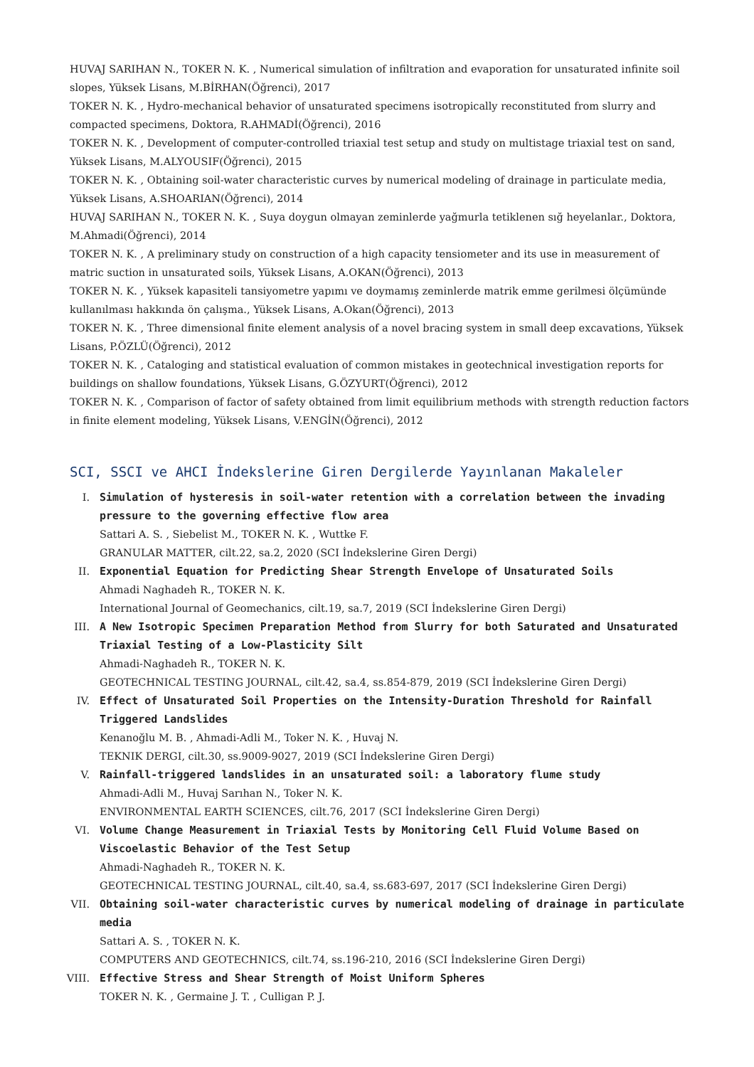HUVAJ SARIHAN N., TOKER N. K. , Numerical simulation of infiltration and evaporation for unsaturated infinite soil slopes, Yüksek Lisans, M.BİRHAN(Öğrenci), 2017
TOKER N. K. , Hydro-mechanical behavior of unsaturated specimens isotropically reconstituted from slurry and compacted specimens, Doktora, R.AHMADİ(Öğrenci), 2016
TOKER N. K. , Development of computer-controlled triaxial test setup and study on multistage triaxial test on sand, Yüksek Lisans, M.ALYOUSIF(Öğrenci), 2015
TOKER N. K. , Obtaining soil-water characteristic curves by numerical modeling of drainage in particulate media, Yüksek Lisans, A.SHOARIAN(Öğrenci), 2014
HUVAJ SARIHAN N., TOKER N. K. , Suya doygun olmayan zeminlerde yağmurla tetiklenen sığ heyelanlar., Doktora, M.Ahmadi(Öğrenci), 2014
TOKER N. K. , A preliminary study on construction of a high capacity tensiometer and its use in measurement of matric suction in unsaturated soils, Yüksek Lisans, A.OKAN(Öğrenci), 2013
TOKER N. K. , Yüksek kapasiteli tansiyometre yapımı ve doymamış zeminlerde matrik emme gerilmesi ölçümünde kullanılması hakkında ön çalışma., Yüksek Lisans, A.Okan(Öğrenci), 2013
TOKER N. K. , Three dimensional finite element analysis of a novel bracing system in small deep excavations, Yüksek Lisans, P.ÖZLÜ(Öğrenci), 2012
TOKER N. K. , Cataloging and statistical evaluation of common mistakes in geotechnical investigation reports for buildings on shallow foundations, Yüksek Lisans, G.ÖZYURT(Öğrenci), 2012
TOKER N. K. , Comparison of factor of safety obtained from limit equilibrium methods with strength reduction factors in finite element modeling, Yüksek Lisans, V.ENGİN(Öğrenci), 2012
SCI, SSCI ve AHCI İndekslerine Giren Dergilerde Yayınlanan Makaleler
I. Simulation of hysteresis in soil-water retention with a correlation between the invading pressure to the governing effective flow area
Sattari A. S. , Siebelist M., TOKER N. K. , Wuttke F.
GRANULAR MATTER, cilt.22, sa.2, 2020 (SCI İndekslerine Giren Dergi)
II. Exponential Equation for Predicting Shear Strength Envelope of Unsaturated Soils
Ahmadi Naghadeh R., TOKER N. K.
International Journal of Geomechanics, cilt.19, sa.7, 2019 (SCI İndekslerine Giren Dergi)
III. A New Isotropic Specimen Preparation Method from Slurry for both Saturated and Unsaturated Triaxial Testing of a Low-Plasticity Silt
Ahmadi-Naghadeh R., TOKER N. K.
GEOTECHNICAL TESTING JOURNAL, cilt.42, sa.4, ss.854-879, 2019 (SCI İndekslerine Giren Dergi)
IV. Effect of Unsaturated Soil Properties on the Intensity-Duration Threshold for Rainfall Triggered Landslides
Kenanoğlu M. B. , Ahmadi-Adli M., Toker N. K. , Huvaj N.
TEKNIK DERGI, cilt.30, ss.9009-9027, 2019 (SCI İndekslerine Giren Dergi)
V. Rainfall-triggered landslides in an unsaturated soil: a laboratory flume study
Ahmadi-Adli M., Huvaj Sarıhan N., Toker N. K.
ENVIRONMENTAL EARTH SCIENCES, cilt.76, 2017 (SCI İndekslerine Giren Dergi)
VI. Volume Change Measurement in Triaxial Tests by Monitoring Cell Fluid Volume Based on Viscoelastic Behavior of the Test Setup
Ahmadi-Naghadeh R., TOKER N. K.
GEOTECHNICAL TESTING JOURNAL, cilt.40, sa.4, ss.683-697, 2017 (SCI İndekslerine Giren Dergi)
VII. Obtaining soil-water characteristic curves by numerical modeling of drainage in particulate media
Sattari A. S. , TOKER N. K.
COMPUTERS AND GEOTECHNICS, cilt.74, ss.196-210, 2016 (SCI İndekslerine Giren Dergi)
VIII.
Effective Stress and Shear Strength of Moist Uniform Spheres
TOKER N. K. , Germaine J. T. , Culligan P. J.